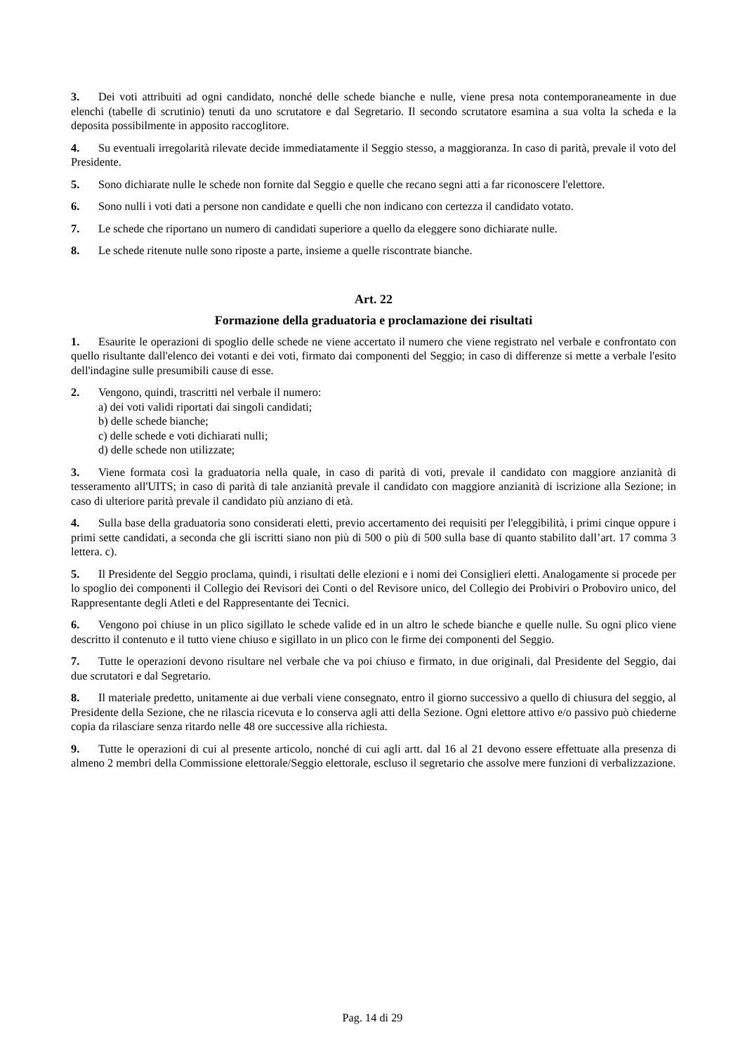3. Dei voti attribuiti ad ogni candidato, nonché delle schede bianche e nulle, viene presa nota contemporaneamente in due elenchi (tabelle di scrutinio) tenuti da uno scrutatore e dal Segretario. Il secondo scrutatore esamina a sua volta la scheda e la deposita possibilmente in apposito raccoglitore.
4. Su eventuali irregolarità rilevate decide immediatamente il Seggio stesso, a maggioranza. In caso di parità, prevale il voto del Presidente.
5. Sono dichiarate nulle le schede non fornite dal Seggio e quelle che recano segni atti a far riconoscere l'elettore.
6. Sono nulli i voti dati a persone non candidate e quelli che non indicano con certezza il candidato votato.
7. Le schede che riportano un numero di candidati superiore a quello da eleggere sono dichiarate nulle.
8. Le schede ritenute nulle sono riposte a parte, insieme a quelle riscontrate bianche.
Art. 22
Formazione della graduatoria e proclamazione dei risultati
1. Esaurite le operazioni di spoglio delle schede ne viene accertato il numero che viene registrato nel verbale e confrontato con quello risultante dall'elenco dei votanti e dei voti, firmato dai componenti del Seggio; in caso di differenze si mette a verbale l'esito dell'indagine sulle presumibili cause di esse.
2. Vengono, quindi, trascritti nel verbale il numero:
a) dei voti validi riportati dai singoli candidati;
b) delle schede bianche;
c) delle schede e voti dichiarati nulli;
d) delle schede non utilizzate;
3. Viene formata così la graduatoria nella quale, in caso di parità di voti, prevale il candidato con maggiore anzianità di tesseramento all'UITS; in caso di parità di tale anzianità prevale il candidato con maggiore anzianità di iscrizione alla Sezione; in caso di ulteriore parità prevale il candidato più anziano di età.
4. Sulla base della graduatoria sono considerati eletti, previo accertamento dei requisiti per l'eleggibilità, i primi cinque oppure i primi sette candidati, a seconda che gli iscritti siano non più di 500 o più di 500 sulla base di quanto stabilito dall’art. 17 comma 3 lettera. c).
5. Il Presidente del Seggio proclama, quindi, i risultati delle elezioni e i nomi dei Consiglieri eletti. Analogamente si procede per lo spoglio dei componenti il Collegio dei Revisori dei Conti o del Revisore unico, del Collegio dei Probiviri o Proboviro unico, del Rappresentante degli Atleti e del Rappresentante dei Tecnici.
6. Vengono poi chiuse in un plico sigillato le schede valide ed in un altro le schede bianche e quelle nulle. Su ogni plico viene descritto il contenuto e il tutto viene chiuso e sigillato in un plico con le firme dei componenti del Seggio.
7. Tutte le operazioni devono risultare nel verbale che va poi chiuso e firmato, in due originali, dal Presidente del Seggio, dai due scrutatori e dal Segretario.
8. Il materiale predetto, unitamente ai due verbali viene consegnato, entro il giorno successivo a quello di chiusura del seggio, al Presidente della Sezione, che ne rilascia ricevuta e lo conserva agli atti della Sezione. Ogni elettore attivo e/o passivo può chiederne copia da rilasciare senza ritardo nelle 48 ore successive alla richiesta.
9. Tutte le operazioni di cui al presente articolo, nonché di cui agli artt. dal 16 al 21 devono essere effettuate alla presenza di almeno 2 membri della Commissione elettorale/Seggio elettorale, escluso il segretario che assolve mere funzioni di verbalizzazione.
Pag. 14 di 29